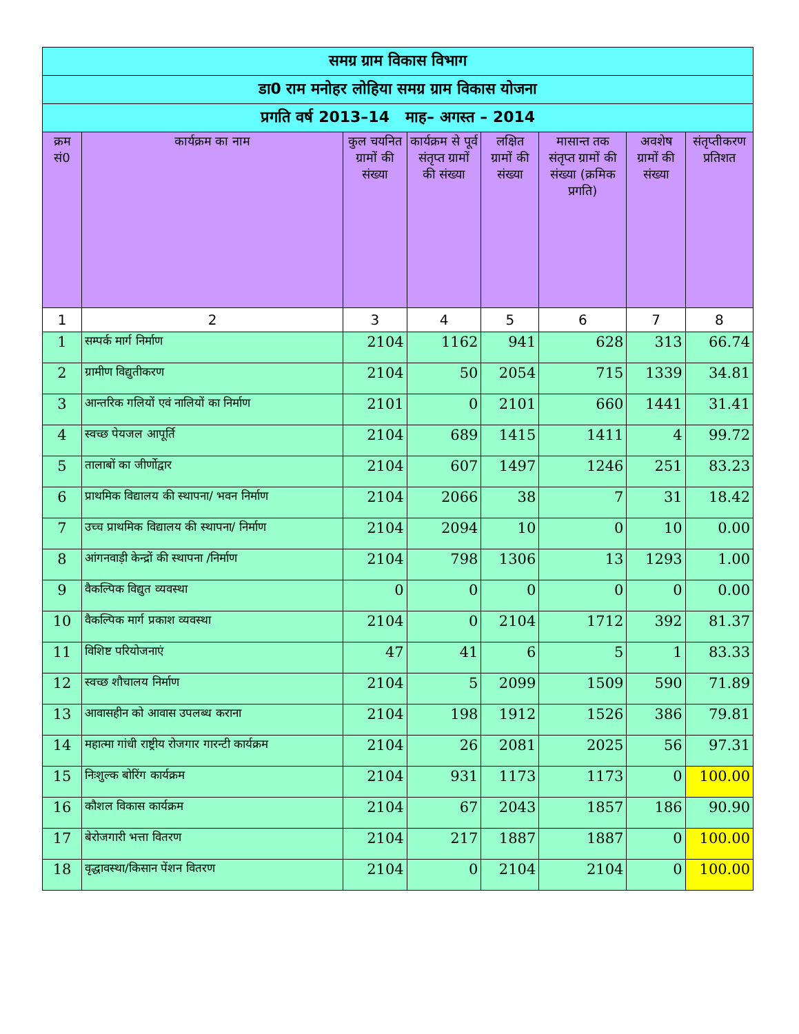| समग्र ग्राम विकास विभाग | | | | | | | |
| डा0 राम मनोहर लोहिया समग्र ग्राम विकास योजना | | | | | | | |
| प्रगति वर्ष 2013–14 माह– अगस्त – 2014 | | | | | | | |
| क्रम सं0 | कार्यक्रम का नाम | कुल चयनित ग्रामों की संख्या | कार्यक्रम से पूर्व संतृप्त ग्रामों की संख्या | लक्षित ग्रामों की संख्या | मासान्त तक संतृप्त ग्रामों की संख्या (क्रमिक प्रगति) | अवशेष ग्रामों की संख्या | संतृप्तीकरण प्रतिशत |
| 1 | 2 | 3 | 4 | 5 | 6 | 7 | 8 |
| 1 | सम्पर्क मार्ग निर्माण | 2104 | 1162 | 941 | 628 | 313 | 66.74 |
| 2 | ग्रामीण विद्युतीकरण | 2104 | 50 | 2054 | 715 | 1339 | 34.81 |
| 3 | आन्तरिक गलियों एवं नालियों का निर्माण | 2101 | 0 | 2101 | 660 | 1441 | 31.41 |
| 4 | स्वच्छ पेयजल आपूर्ति | 2104 | 689 | 1415 | 1411 | 4 | 99.72 |
| 5 | तालाबों का जीर्णोद्वार | 2104 | 607 | 1497 | 1246 | 251 | 83.23 |
| 6 | प्राथमिक विद्यालय की स्थापना/ भवन निर्माण | 2104 | 2066 | 38 | 7 | 31 | 18.42 |
| 7 | उच्च प्राथमिक विद्यालय की स्थापना/ निर्माण | 2104 | 2094 | 10 | 0 | 10 | 0.00 |
| 8 | आंगनवाड़ी केन्द्रों की स्थापना /निर्माण | 2104 | 798 | 1306 | 13 | 1293 | 1.00 |
| 9 | वैकल्पिक विद्युत व्यवस्था | 0 | 0 | 0 | 0 | 0 | 0.00 |
| 10 | वैकल्पिक मार्ग प्रकाश व्यवस्था | 2104 | 0 | 2104 | 1712 | 392 | 81.37 |
| 11 | विशिष्ट परियोजनाएं | 47 | 41 | 6 | 5 | 1 | 83.33 |
| 12 | स्वच्छ शौचालय निर्माण | 2104 | 5 | 2099 | 1509 | 590 | 71.89 |
| 13 | आवासहीन को आवास उपलब्ध कराना | 2104 | 198 | 1912 | 1526 | 386 | 79.81 |
| 14 | महात्मा गांधी राष्ट्रीय रोजगार गारन्टी कार्यक्रम | 2104 | 26 | 2081 | 2025 | 56 | 97.31 |
| 15 | निःशुल्क बोरिंग कार्यक्रम | 2104 | 931 | 1173 | 1173 | 0 | 100.00 |
| 16 | कौशल विकास कार्यक्रम | 2104 | 67 | 2043 | 1857 | 186 | 90.90 |
| 17 | बेरोजगारी भत्ता वितरण | 2104 | 217 | 1887 | 1887 | 0 | 100.00 |
| 18 | वृद्धावस्था/किसान पेंशन वितरण | 2104 | 0 | 2104 | 2104 | 0 | 100.00 |